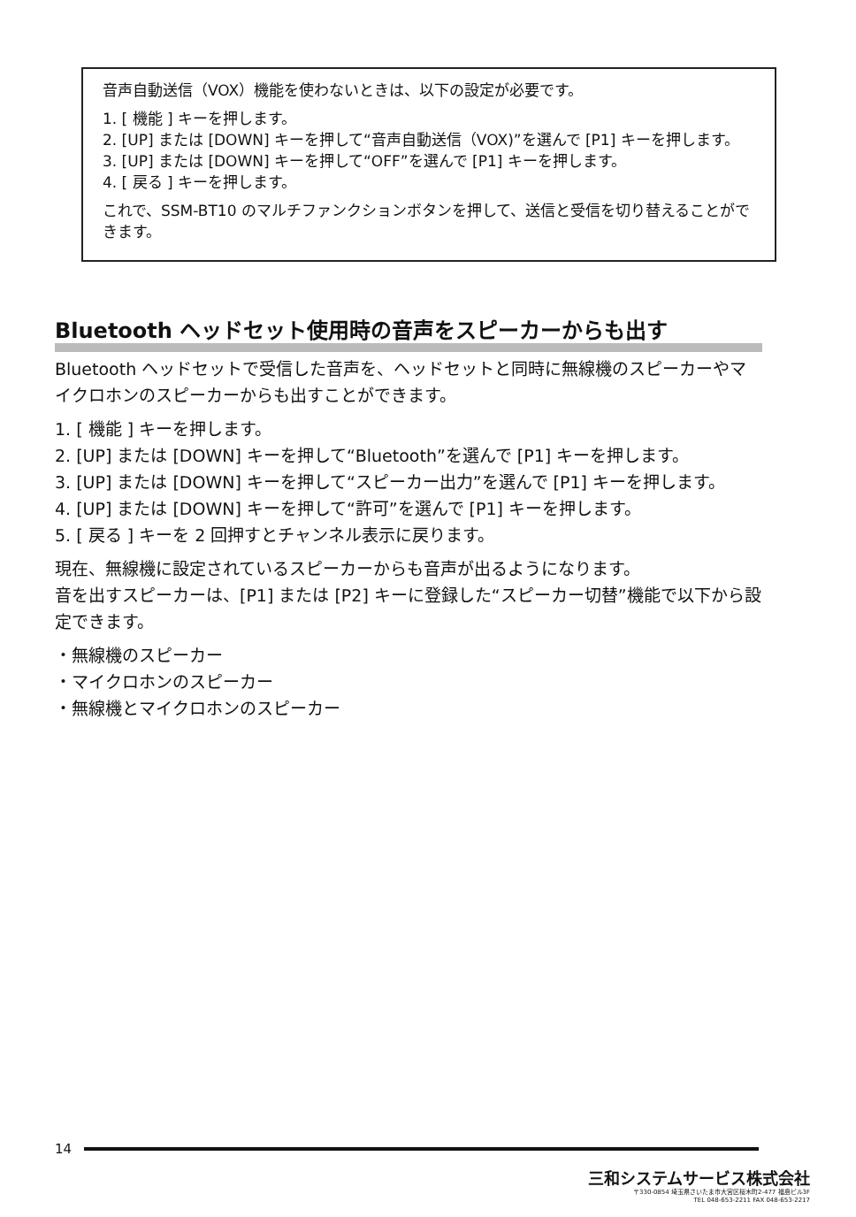音声自動送信（VOX）機能を使わないときは、以下の設定が必要です。
1. [ 機能 ] キーを押します。
2. [UP] または [DOWN] キーを押して“音声自動送信（VOX)”を選んで [P1] キーを押します。
3. [UP] または [DOWN] キーを押して“OFF”を選んで [P1] キーを押します。
4. [ 戻る ] キーを押します。
これで、SSM-BT10 のマルチファンクションボタンを押して、送信と受信を切り替えることができます。
Bluetooth ヘッドセット使用時の音声をスピーカーからも出す
Bluetooth ヘッドセットで受信した音声を、ヘッドセットと同時に無線機のスピーカーやマイクロホンのスピーカーからも出すことができます。
1. [ 機能 ] キーを押します。
2. [UP] または [DOWN] キーを押して“Bluetooth”を選んで [P1] キーを押します。
3. [UP] または [DOWN] キーを押して“スピーカー出力”を選んで [P1] キーを押します。
4. [UP] または [DOWN] キーを押して“許可”を選んで [P1] キーを押します。
5. [ 戻る ] キーを 2 回押すとチャンネル表示に戻ります。
現在、無線機に設定されているスピーカーからも音声が出るようになります。
音を出すスピーカーは、[P1] または [P2] キーに登録した“スピーカー切替”機能で以下から設定できます。
・無線機のスピーカー
・マイクロホンのスピーカー
・無線機とマイクロホンのスピーカー
14
三和システムサービス株式会社
〒330-0854 埼玉県さいたま市大宮区桜木町2-477 福島ビル3F
TEL 048-653-2211 FAX 048-653-2217